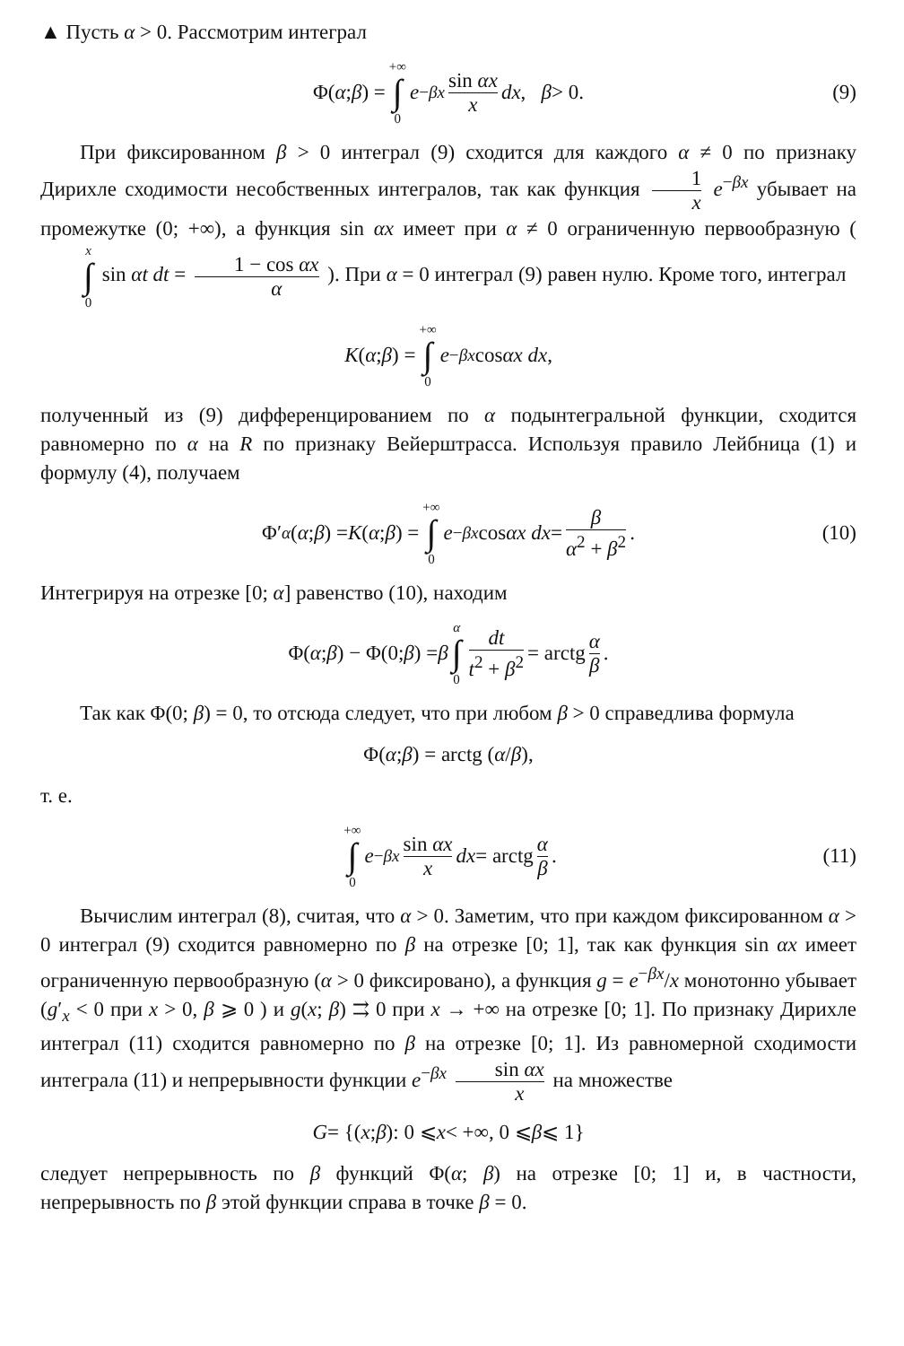▲ Пусть α > 0. Рассмотрим интеграл
Φ(α; β) = +∞ ∫ 0 e<sup>−βx</sup> sin αx x dx, β > 0. (9)
При фиксированном β > 0 интеграл (9) сходится для каждого α ≠ 0 по признаку Дирихле сходимости несобственных интегралов, так как функция 1 x e<sup>−βx</sup> убывает на промежутке (0; +∞), а функция sin αx имеет при α ≠ 0 ограниченную первообразную ( x ∫ 0 sin αt dt = 1 − cos αx α ). При α = 0 интеграл (9) равен нулю. Кроме того, интеграл
K (α; β) = +∞ ∫ 0 e<sup>−βx</sup> cos αx dx,
полученный из (9) дифференцированием по α подынтегральной функции, сходится равномерно по α на R по признаку Вейерштрасса. Используя правило Лейбница (1) и формулу (4), получаем
Φ′<sub>α</sub> (α; β) = K (α; β) = +∞ ∫ 0 e<sup>−βx</sup> cos αx dx = β α<sup>2</sup> + β<sup>2</sup>. (10)
Интегрируя на отрезке [0; α] равенство (10), находим
Φ(α; β) − Φ(0; β) = β α ∫ 0 dt t<sup>2</sup> + β<sup>2</sup> = arctg α β.
Так как Φ(0; β) = 0, то отсюда следует, что при любом β > 0 справедлива формула
Φ(α; β) = arctg (α / β),
т. е.
+∞ ∫ 0 e<sup>−βx</sup> sin αx x dx = arctg α β. (11)
Вычислим интеграл (8), считая, что α > 0. Заметим, что при каждом фиксированном α > 0 интеграл (9) сходится равномерно по β на отрезке [0; 1], так как функция sin αx имеет ограниченную первообразную (α > 0 фиксировано), а функция g = e<sup>−βx</sup>/x монотонно убывает (g′<sub>x</sub> < 0 при x > 0, β ⩾ 0 ) и g(x; β) ⇉ 0 при x → +∞ на отрезке [0; 1]. По признаку Дирихле интеграл (11) сходится равномерно по β на отрезке [0; 1]. Из равномерной сходимости интеграла (11) и непрерывности функции e<sup>−βx</sup> sin αx x на множестве
G = {(x; β): 0 ⩽ x < +∞, 0 ⩽ β ⩽ 1}
следует непрерывность по β функций Φ(α; β) на отрезке [0; 1] и, в частности, непрерывность по β этой функции справа в точке β = 0.